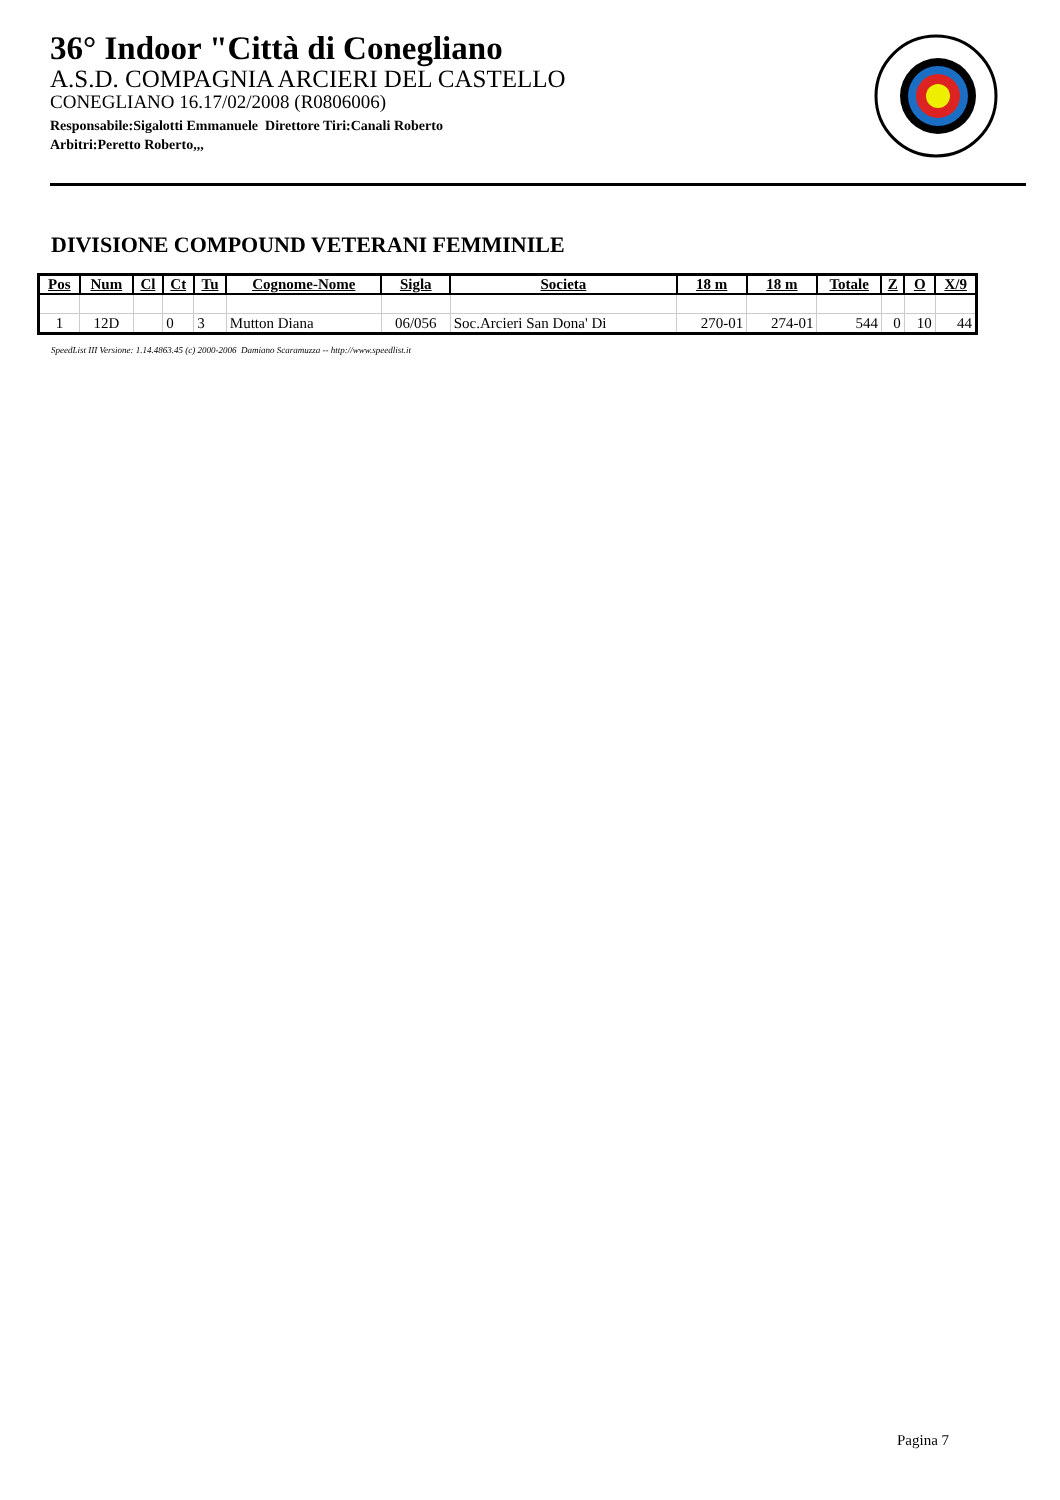36° Indoor "Città di Conegliano
A.S.D. COMPAGNIA ARCIERI DEL CASTELLO
CONEGLIANO 16.17/02/2008 (R0806006)
Responsabile:Sigalotti Emmanuele Direttore Tiri:Canali Roberto
Arbitri:Peretto Roberto,,,
DIVISIONE COMPOUND VETERANI FEMMINILE
| Pos | Num | Cl | Ct | Tu | Cognome-Nome | Sigla | Societa | 18 m | 18 m | Totale | Z | O | X/9 |
| --- | --- | --- | --- | --- | --- | --- | --- | --- | --- | --- | --- | --- | --- |
| 1 | 12D | | 0 | 3 | Mutton Diana | 06/056 | Soc.Arcieri San Dona' Di | 270-01 | 274-01 | 544 | 0 | 10 | 44 |
SpeedList III Versione: 1.14.4863.45 (c) 2000-2006 Damiano Scaramuzza -- http://www.speedlist.it
Pagina 7